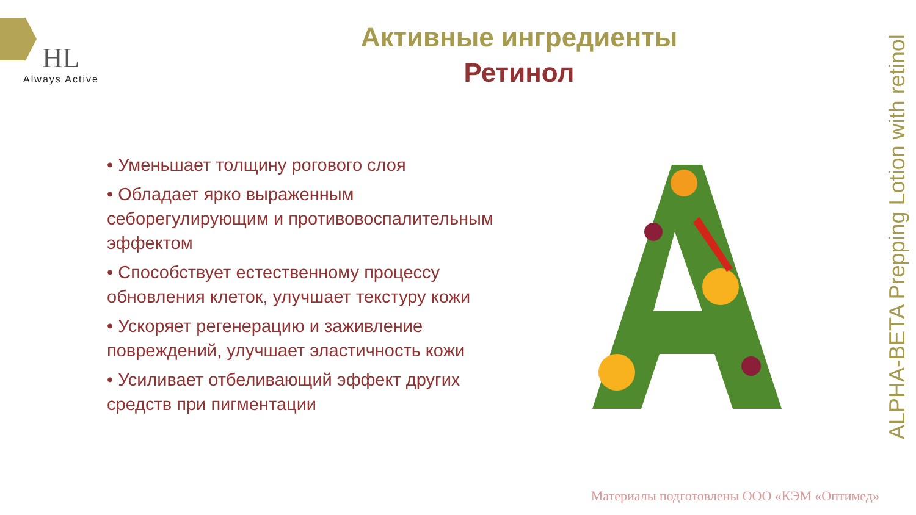HL
Always Active
Активные ингредиенты
Ретинол
• Уменьшает толщину рогового слоя
• Обладает ярко выраженным себорегулирующим и противовоспалительным эффектом
• Способствует естественному процессу обновления клеток, улучшает текстуру кожи
• Ускоряет регенерацию и заживление повреждений, улучшает эластичность кожи
• Усиливает отбеливающий эффект других средств при пигментации
ALPHA-BETA Prepping Lotion with retinol
Материалы подготовлены ООО «КЭМ «Оптимед»